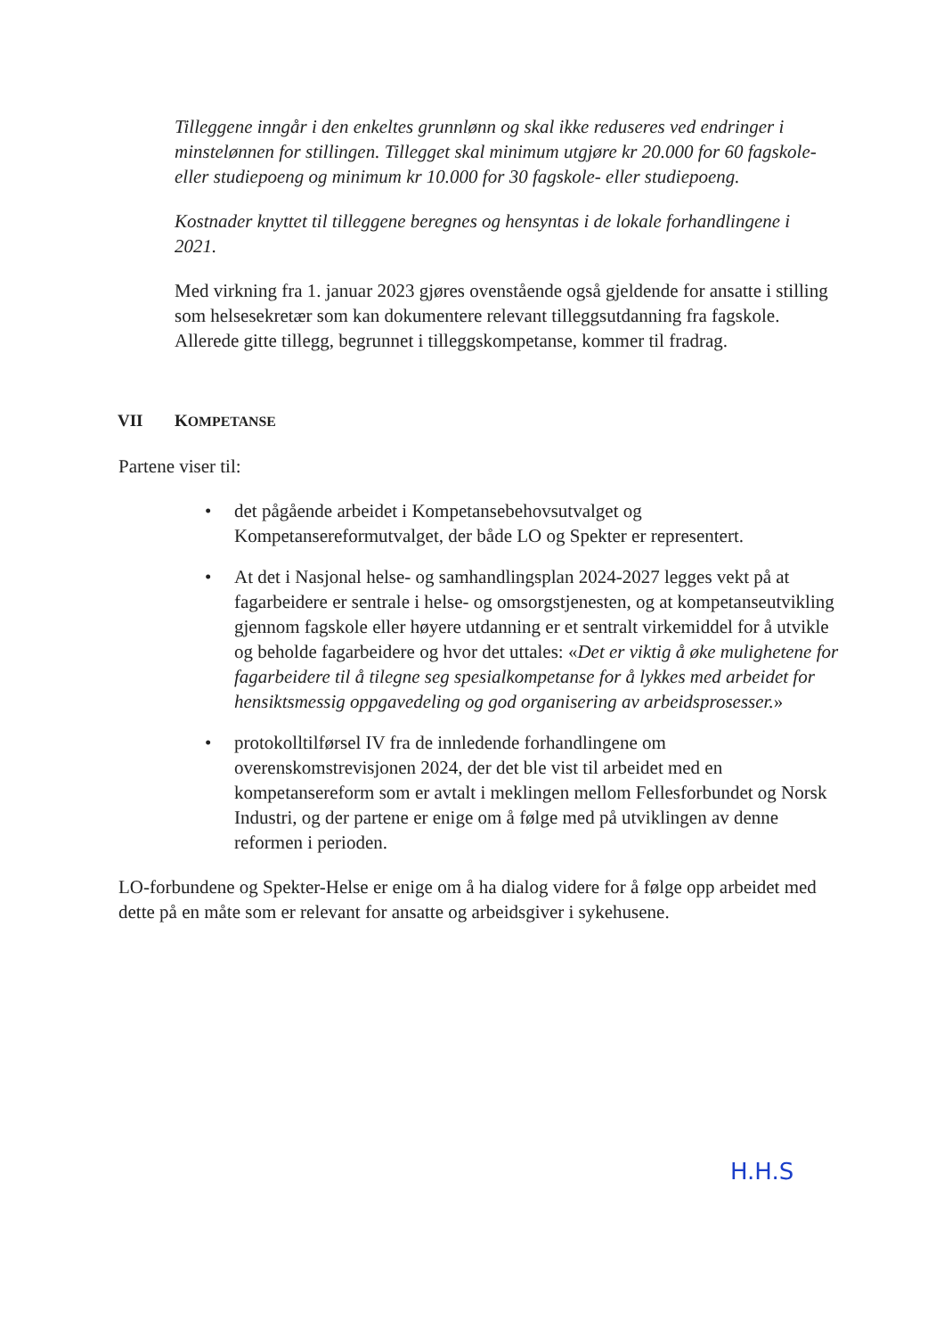Tilleggene inngår i den enkeltes grunnlønn og skal ikke reduseres ved endringer i minstelønnen for stillingen. Tillegget skal minimum utgjøre kr 20.000 for 60 fagskole- eller studiepoeng og minimum kr 10.000 for 30 fagskole- eller studiepoeng.
Kostnader knyttet til tilleggene beregnes og hensyntas i de lokale forhandlingene i 2021.
Med virkning fra 1. januar 2023 gjøres ovenstående også gjeldende for ansatte i stilling som helsesekretær som kan dokumentere relevant tilleggsutdanning fra fagskole. Allerede gitte tillegg, begrunnet i tilleggskompetanse, kommer til fradrag.
VII KOMPETANSE
Partene viser til:
• det pågående arbeidet i Kompetansebehovsutvalget og Kompetansereformutvalget, der både LO og Spekter er representert.
• At det i Nasjonal helse- og samhandlingsplan 2024-2027 legges vekt på at fagarbeidere er sentrale i helse- og omsorgstjenesten, og at kompetanseutvikling gjennom fagskole eller høyere utdanning er et sentralt virkemiddel for å utvikle og beholde fagarbeidere og hvor det uttales: «Det er viktig å øke mulighetene for fagarbeidere til å tilegne seg spesialkompetanse for å lykkes med arbeidet for hensiktsmessig oppgavedeling og god organisering av arbeidsprosesser.»
• protokolltilførsel IV fra de innledende forhandlingene om overenskomstrevisjonen 2024, der det ble vist til arbeidet med en kompetansereform som er avtalt i meklingen mellom Fellesforbundet og Norsk Industri, og der partene er enige om å følge med på utviklingen av denne reformen i perioden.
LO-forbundene og Spekter-Helse er enige om å ha dialog videre for å følge opp arbeidet med dette på en måte som er relevant for ansatte og arbeidsgiver i sykehusene.
H.H.S